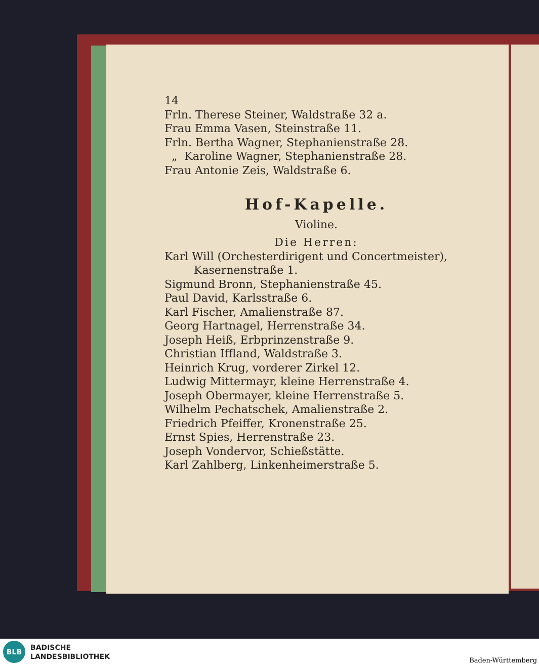14
Frln. Therese Steiner, Waldstraße 32 a.
Frau Emma Vasen, Steinstraße 11.
Frln. Bertha Wagner, Stephanienstraße 28.
„ Karoline Wagner, Stephanienstraße 28.
Frau Antonie Zeis, Waldstraße 6.
Hof-Kapelle.
Violine.
Die Herren:
Karl Will (Orchesterdirigent und Concertmeister),
Kasernenstraße 1.
Sigmund Bronn, Stephanienstraße 45.
Paul David, Karlsstraße 6.
Karl Fischer, Amalienstraße 87.
Georg Hartnagel, Herrenstraße 34.
Joseph Heiß, Erbprinzenstraße 9.
Christian Iffland, Waldstraße 3.
Heinrich Krug, vorderer Zirkel 12.
Ludwig Mittermayr, kleine Herrenstraße 4.
Joseph Obermayer, kleine Herrenstraße 5.
Wilhelm Pechatschek, Amalienstraße 2.
Friedrich Pfeiffer, Kronenstraße 25.
Ernst Spies, Herrenstraße 23.
Joseph Vondervor, Schießstätte.
Karl Zahlberg, Linkenheimerstraße 5.
BLB
BADISCHE
LANDESBIBLIOTHEK Baden-Württemberg